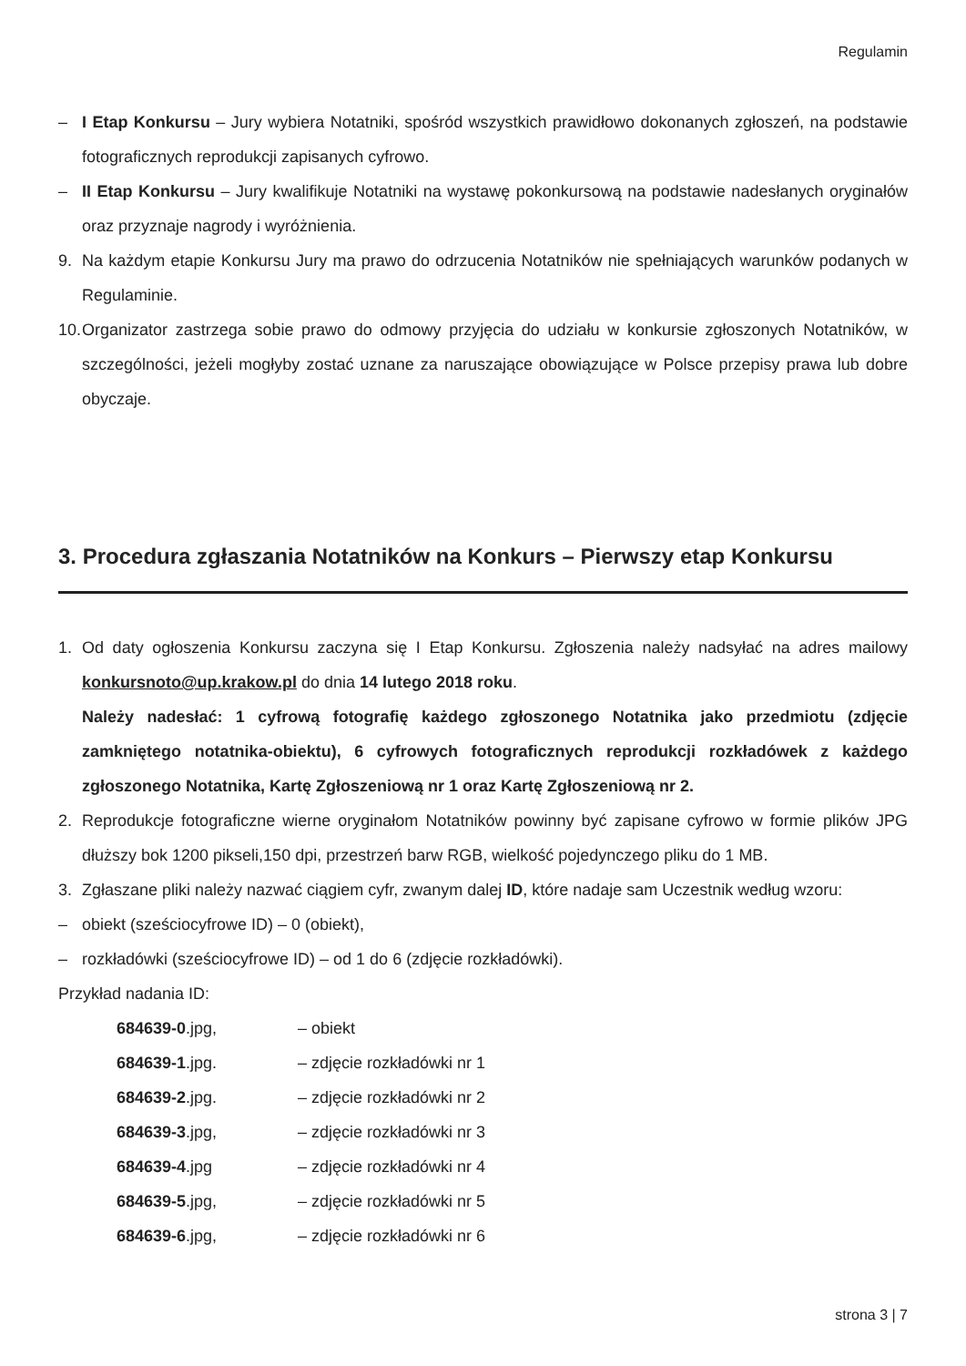Regulamin
– I Etap Konkursu – Jury wybiera Notatniki, spośród wszystkich prawidłowo dokonanych zgłoszeń, na podstawie fotograficznych reprodukcji zapisanych cyfrowo.
– II Etap Konkursu – Jury kwalifikuje Notatniki na wystawę pokonkursową na podstawie nadesłanych oryginałów oraz przyznaje nagrody i wyróżnienia.
9. Na każdym etapie Konkursu Jury ma prawo do odrzucenia Notatników nie spełniających warunków podanych w Regulaminie.
10. Organizator zastrzega sobie prawo do odmowy przyjęcia do udziału w konkursie zgłoszonych Notatników, w szczególności, jeżeli mogłyby zostać uznane za naruszające obowiązujące w Polsce przepisy prawa lub dobre obyczaje.
3. Procedura zgłaszania Notatników na Konkurs – Pierwszy etap Konkursu
1. Od daty ogłoszenia Konkursu zaczyna się I Etap Konkursu. Zgłoszenia należy nadsyłać na adres mailowy konkursnoto@up.krakow.pl do dnia 14 lutego 2018 roku.
Należy nadesłać: 1 cyfrową fotografię każdego zgłoszonego Notatnika jako przedmiotu (zdjęcie zamkniętego notatnika-obiektu), 6 cyfrowych fotograficznych reprodukcji rozkładówek z każdego zgłoszonego Notatnika, Kartę Zgłoszeniową nr 1 oraz Kartę Zgłoszeniową nr 2.
2. Reprodukcje fotograficzne wierne oryginałom Notatników powinny być zapisane cyfrowo w formie plików JPG dłuższy bok 1200 pikseli,150 dpi, przestrzeń barw RGB, wielkość pojedynczego pliku do 1 MB.
3. Zgłaszane pliki należy nazwać ciągiem cyfr, zwanym dalej ID, które nadaje sam Uczestnik według wzoru:
– obiekt (sześciocyfrowe ID) – 0 (obiekt),
– rozkładówki (sześciocyfrowe ID) – od 1 do 6 (zdjęcie rozkładówki).
Przykład nadania ID:
684639-0.jpg, – obiekt
684639-1.jpg. – zdjęcie rozkładówki nr 1
684639-2.jpg. – zdjęcie rozkładówki nr 2
684639-3.jpg, – zdjęcie rozkładówki nr 3
684639-4.jpg – zdjęcie rozkładówki nr 4
684639-5.jpg, – zdjęcie rozkładówki nr 5
684639-6.jpg, – zdjęcie rozkładówki nr 6
strona 3 | 7